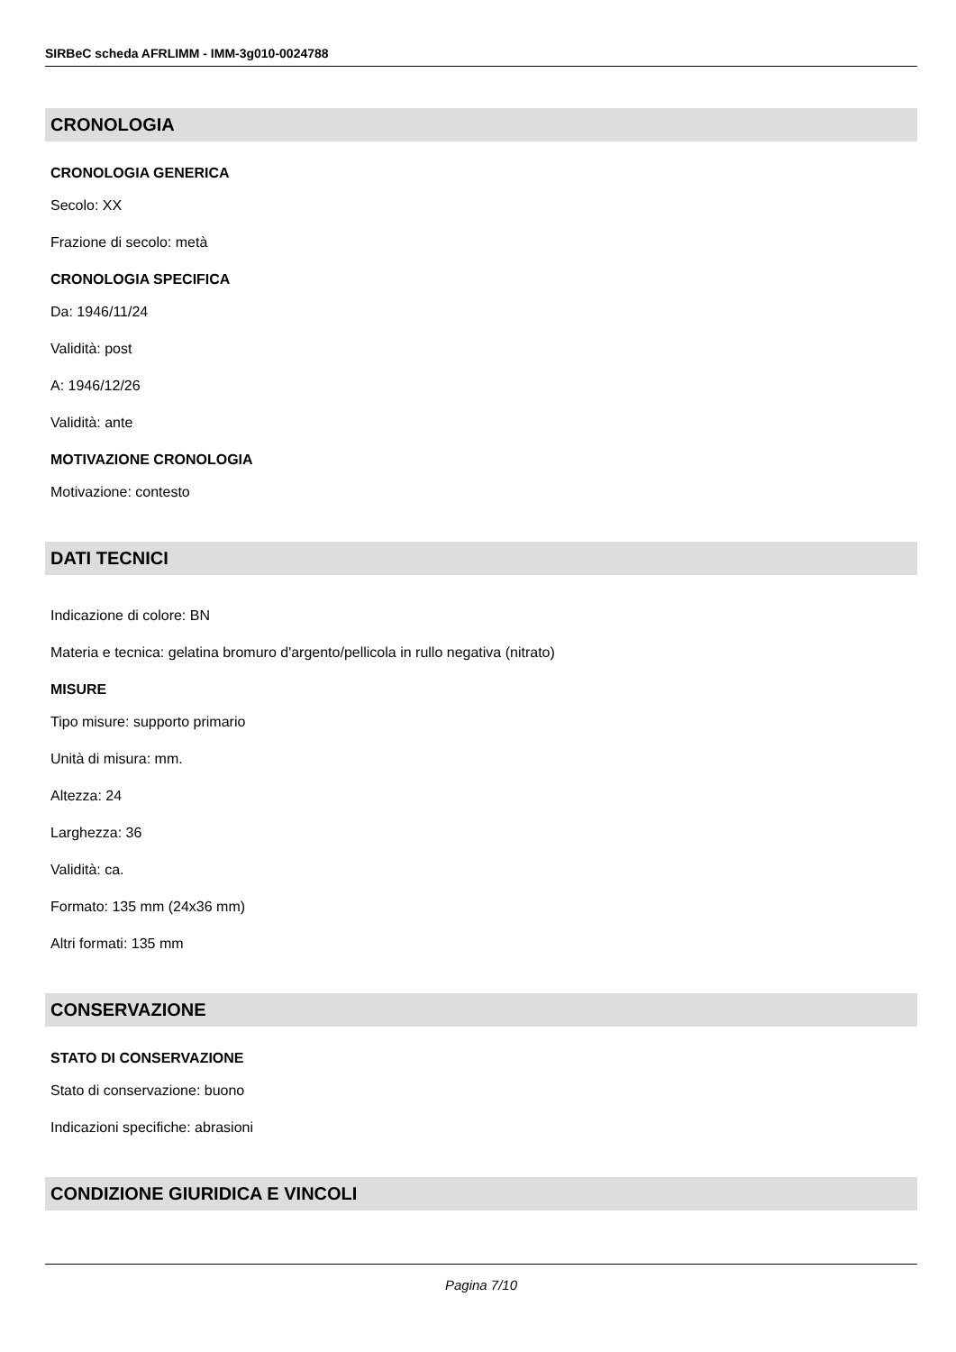SIRBeC scheda AFRLIMM - IMM-3g010-0024788
CRONOLOGIA
CRONOLOGIA GENERICA
Secolo: XX
Frazione di secolo: metà
CRONOLOGIA SPECIFICA
Da: 1946/11/24
Validità: post
A: 1946/12/26
Validità: ante
MOTIVAZIONE CRONOLOGIA
Motivazione: contesto
DATI TECNICI
Indicazione di colore: BN
Materia e tecnica: gelatina bromuro d'argento/pellicola in rullo negativa (nitrato)
MISURE
Tipo misure: supporto primario
Unità di misura: mm.
Altezza: 24
Larghezza: 36
Validità: ca.
Formato: 135 mm (24x36 mm)
Altri formati: 135 mm
CONSERVAZIONE
STATO DI CONSERVAZIONE
Stato di conservazione: buono
Indicazioni specifiche: abrasioni
CONDIZIONE GIURIDICA E VINCOLI
Pagina 7/10